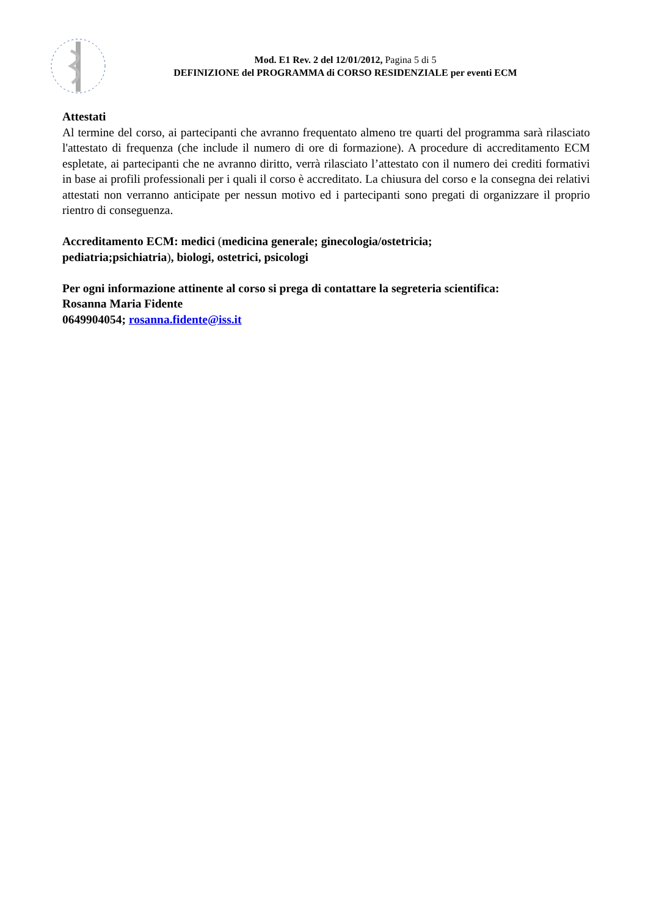Mod. E1 Rev. 2 del 12/01/2012, Pagina 5 di 5
DEFINIZIONE del PROGRAMMA di CORSO RESIDENZIALE per eventi ECM
Attestati
Al termine del corso, ai partecipanti che avranno frequentato almeno tre quarti del programma sarà rilasciato l'attestato di frequenza (che include il numero di ore di formazione). A procedure di accreditamento ECM espletate, ai partecipanti che ne avranno diritto, verrà rilasciato l’attestato con il numero dei crediti formativi in base ai profili professionali per i quali il corso è accreditato. La chiusura del corso e la consegna dei relativi attestati non verranno anticipate per nessun motivo ed i partecipanti sono pregati di organizzare il proprio rientro di conseguenza.
Accreditamento ECM: medici (medicina generale; ginecologia/ostetricia;
pediatria;psichiatria), biologi, ostetrici, psicologi
Per ogni informazione attinente al corso si prega di contattare la segreteria scientifica:
Rosanna Maria Fidente
0649904054; rosanna.fidente@iss.it